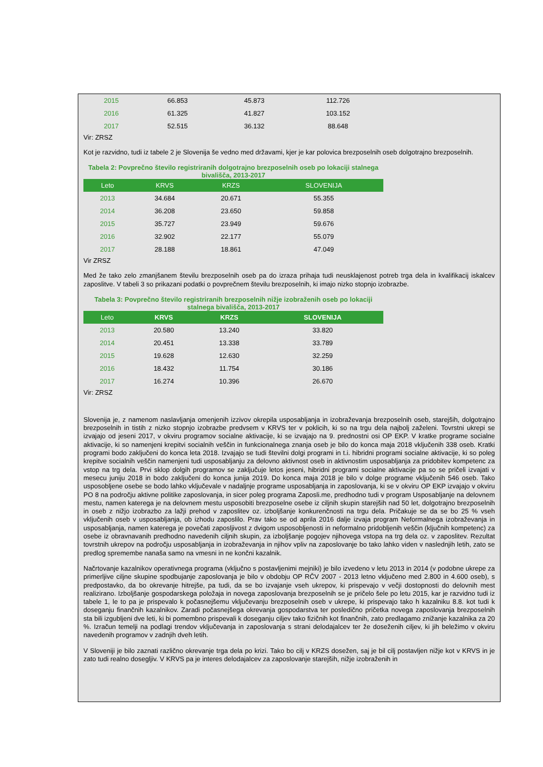| 2015 | 66.853 | 45.873 | 112.726 |
| 2016 | 61.325 | 41.827 | 103.152 |
| 2017 | 52.515 | 36.132 | 88.648 |
Vir: ZRSZ
Kot je razvidno, tudi iz tabele 2 je Slovenija še vedno med državami, kjer je kar polovica brezposelnih oseb dolgotrajno brezposelnih.
Tabela 2: Povprečno število registriranih dolgotrajno brezposelnih oseb po lokaciji stalnega bivališča, 2013-2017
| Leto | KRVS | KRZS | SLOVENIJA |
| --- | --- | --- | --- |
| 2013 | 34.684 | 20.671 | 55.355 |
| 2014 | 36.208 | 23.650 | 59.858 |
| 2015 | 35.727 | 23.949 | 59.676 |
| 2016 | 32.902 | 22.177 | 55.079 |
| 2017 | 28.188 | 18.861 | 47.049 |
Vir ZRSZ
Med že tako zelo zmanjšanem številu brezposelnih oseb pa do izraza prihaja tudi neusklajenost potreb trga dela in kvalifikacij iskalcev zaposlitve. V tabeli 3 so prikazani podatki o povprečnem številu brezposelnih, ki imajo nizko stopnjo izobrazbe.
Tabela 3: Povprečno število registriranih brezposelnih nižje izobraženih oseb po lokaciji stalnega bivališča, 2013-2017
| Leto | KRVS | KRZS | SLOVENIJA |
| --- | --- | --- | --- |
| 2013 | 20.580 | 13.240 | 33.820 |
| 2014 | 20.451 | 13.338 | 33.789 |
| 2015 | 19.628 | 12.630 | 32.259 |
| 2016 | 18.432 | 11.754 | 30.186 |
| 2017 | 16.274 | 10.396 | 26.670 |
Vir: ZRSZ
Slovenija je, z namenom naslavljanja omenjenih izzivov okrepila usposabljanja in izobraževanja brezposelnih oseb, starejših, dolgotrajno brezposelnih in tistih z nizko stopnjo izobrazbe predvsem v KRVS ter v poklicih, ki so na trgu dela najbolj zaželeni. Tovrstni ukrepi se izvajajo od jeseni 2017, v okviru programov socialne aktivacije, ki se izvajajo na 9. prednostni osi OP EKP. V kratke programe socialne aktivacije, ki so namenjeni krepitvi socialnih veščin in funkcionalnega znanja oseb je bilo do konca maja 2018 vključenih 338 oseb. Kratki programi bodo zaključeni do konca leta 2018. Izvajajo se tudi številni dolgi programi in t.i. hibridni programi socialne aktivacije, ki so poleg krepitve socialnih veščin namenjeni tudi usposabljanju za delovno aktivnost oseb in aktivnostim usposabljanja za pridobitev kompetenc za vstop na trg dela. Prvi sklop dolgih programov se zaključuje letos jeseni, hibridni programi socialne aktivacije pa so se pričeli izvajati v mesecu juniju 2018 in bodo zaključeni do konca junija 2019. Do konca maja 2018 je bilo v dolge programe vključenih 546 oseb. Tako usposobljene osebe se bodo lahko vključevale v nadaljnje programe usposabljanja in zaposlovanja, ki se v okviru OP EKP izvajajo v okviru PO 8 na področju aktivne politike zaposlovanja, in sicer poleg programa Zaposli.me, predhodno tudi v program Usposabljanje na delovnem mestu, namen katerega je na delovnem mestu usposobiti brezposelne osebe iz ciljnih skupin starejših nad 50 let, dolgotrajno brezposelnih in oseb z nižjo izobrazbo za lažji prehod v zaposlitev oz. izboljšanje konkurenčnosti na trgu dela. Pričakuje se da se bo 25 % vseh vključenih oseb v usposabljanja, ob izhodu zaposlilo. Prav tako se od aprila 2016 dalje izvaja program Neformalnega izobraževanja in usposabljanja, namen katerega je povečati zaposljivost z dvigom usposobljenosti in neformalno pridobljenih veščin (ključnih kompetenc) za osebe iz obravnavanih predhodno navedenih ciljnih skupin, za izboljšanje pogojev njihovega vstopa na trg dela oz. v zaposlitev. Rezultat tovrstnih ukrepov na področju usposabljanja in izobraževanja in njihov vpliv na zaposlovanje bo tako lahko viden v naslednjih letih, zato se predlog spremembe nanaša samo na vmesni in ne končni kazalnik.
Načrtovanje kazalnikov operativnega programa (vključno s postavljenimi mejniki) je bilo izvedeno v letu 2013 in 2014 (v podobne ukrepe za primerljive ciljne skupine spodbujanje zaposlovanja je bilo v obdobju OP RČV 2007 - 2013 letno vključeno med 2.800 in 4.600 oseb), s predpostavko, da bo okrevanje hitrejše, pa tudi, da se bo izvajanje vseh ukrepov, ki prispevajo v večji dostopnosti do delovnih mest realizirano. Izboljšanje gospodarskega položaja in novega zaposlovanja brezposelnih se je pričelo šele po letu 2015, kar je razvidno tudi iz tabele 1, le to pa je prispevalo k počasnejšemu vključevanju brezposelnih oseb v ukrepe, ki prispevajo tako h kazalniku 8.8. kot tudi k doseganju finančnih kazalnikov. Zaradi počasnejšega okrevanja gospodarstva ter posledično pričetka novega zaposlovanja brezposelnih sta bili izgubljeni dve leti, ki bi pomembno prispevali k doseganju ciljev tako fizičnih kot finančnih, zato predlagamo znižanje kazalnika za 20 %. Izračun temelji na podlagi trendov vključevanja in zaposlovanja s strani delodajalcev ter že doseženih ciljev, ki jih beležimo v okviru navedenih programov v zadnjih dveh letih.
V Sloveniji je bilo zaznati različno okrevanje trga dela po krizi. Tako bo cilj v KRZS dosežen, saj je bil cilj postavljen nižje kot v KRVS in je zato tudi realno dosegljiv. V KRVS pa je interes delodajalcev za zaposlovanje starejših, nižje izobraženih in